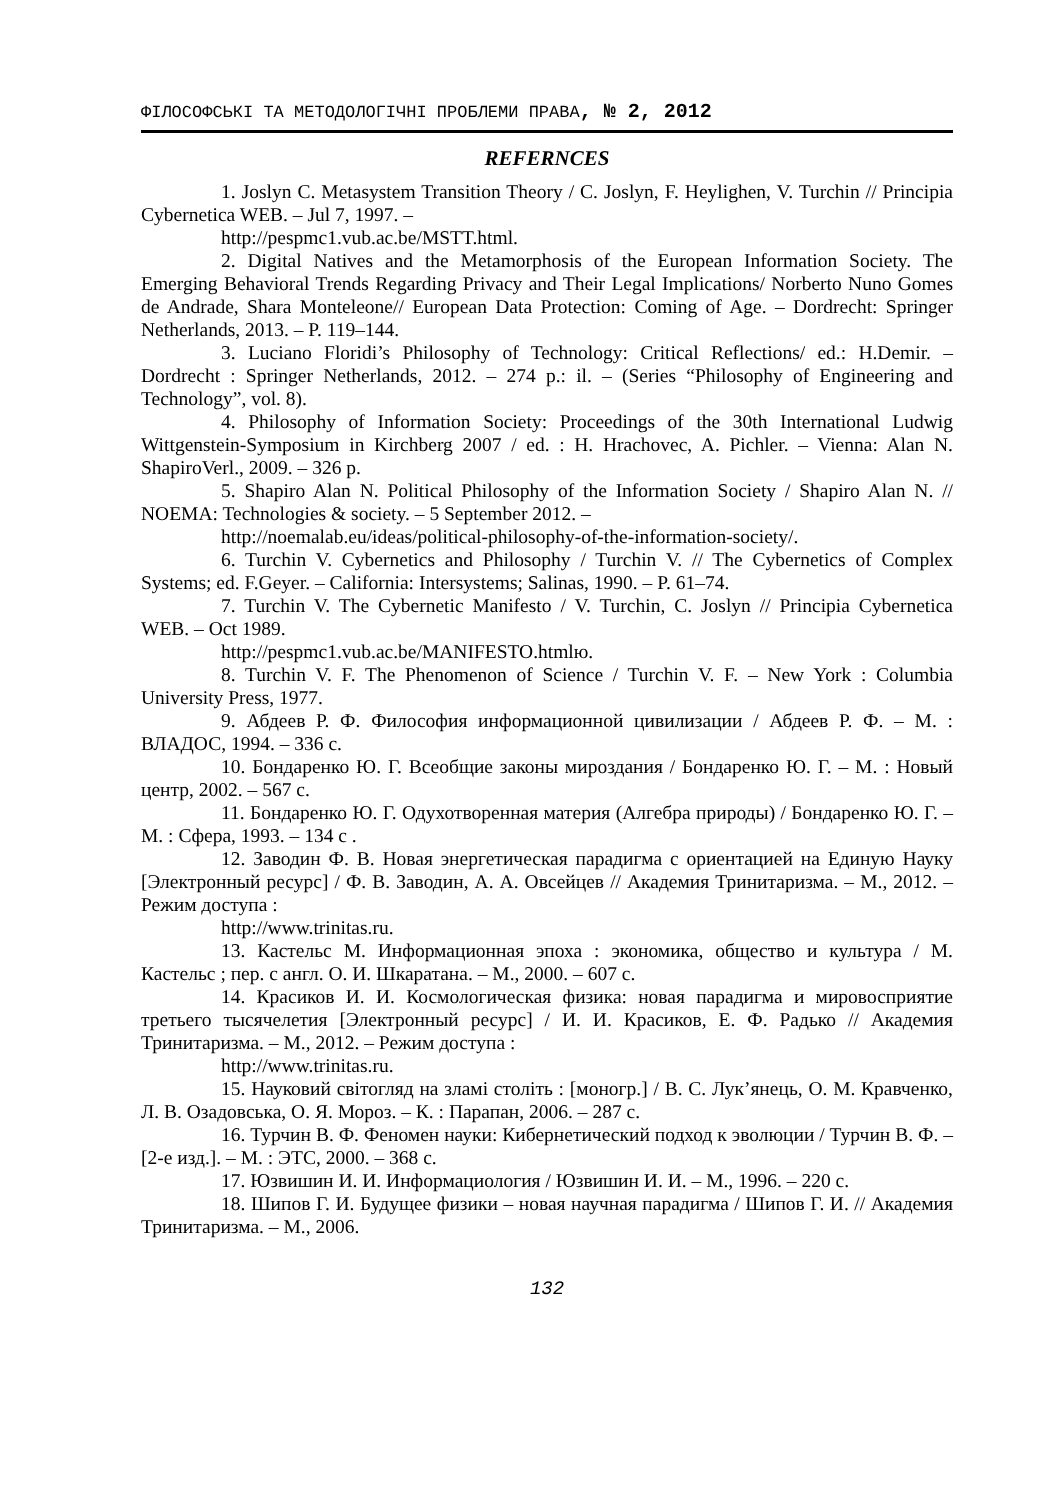ФІЛОСОФСЬКІ ТА МЕТОДОЛОГІЧНІ ПРОБЛЕМИ ПРАВА, № 2, 2012
REFERNCES
1. Joslyn C. Metasystem Transition Theory / C. Joslyn, F. Heylighen, V. Turchin // Principia Cybernetica WEB. – Jul 7, 1997. –
http://pespmc1.vub.ac.be/MSTT.html.
2. Digital Natives and the Metamorphosis of the European Information Society. The Emerging Behavioral Trends Regarding Privacy and Their Legal Implications/ Norberto Nuno Gomes de Andrade, Shara Monteleone// European Data Protection: Coming of Age. – Dordrecht: Springer Netherlands, 2013. – P. 119–144.
3. Luciano Floridi’s Philosophy of Technology: Critical Reflections/ ed.: H.Demir. – Dordrecht : Springer Netherlands, 2012. – 274 p.: il. – (Series “Philosophy of Engineering and Technology”, vol. 8).
4. Philosophy of Information Society: Proceedings of the 30th International Ludwig Wittgenstein-Symposium in Kirchberg 2007 / ed. : H. Hrachovec, A. Pichler. – Vienna: Alan N. ShapiroVerl., 2009. – 326 p.
5. Shapiro Alan N. Political Philosophy of the Information Society / Shapiro Alan N. // NOEMA: Technologies & society. – 5 September 2012. –
http://noemalab.eu/ideas/political-philosophy-of-the-information-society/.
6. Turchin V. Cybernetics and Philosophy / Turchin V. // The Cybernetics of Complex Systems; ed. F.Geyer. – California: Intersystems; Salinas, 1990. – P. 61–74.
7. Turchin V. The Cybernetic Manifesto / V. Turchin, C. Joslyn // Principia Cybernetica WEB. – Oct 1989.
http://pespmc1.vub.ac.be/MANIFESTO.htmlю.
8. Turchin V. F. The Phenomenon of Science / Turchin V. F. – New York : Columbia University Press, 1977.
9. Абдеев Р. Ф. Философия информационной цивилизации / Абдеев Р. Ф. – М. : ВЛАДОС, 1994. – 336 с.
10. Бондаренко Ю. Г. Всеобщие законы мироздания / Бондаренко Ю. Г. – М. : Новый центр, 2002. – 567 с.
11. Бондаренко Ю. Г. Одухотворенная материя (Алгебра природы) / Бондаренко Ю. Г. – М. : Сфера, 1993. – 134 с .
12. Заводин Ф. В. Новая энергетическая парадигма с ориентацией на Единую Науку [Электронный ресурс] / Ф. В. Заводин, А. А. Овсейцев // Академия Тринитаризма. – М., 2012. – Режим доступа :
http://www.trinitas.ru.
13. Кастельс М. Информационная эпоха : экономика, общество и культура / М. Кастельс ; пер. с англ. О. И. Шкаратана. – М., 2000. – 607 с.
14. Красиков И. И. Космологическая физика: новая парадигма и мировосприятие третьего тысячелетия [Электронный ресурс] / И. И. Красиков, Е. Ф. Радько // Академия Тринитаризма. – М., 2012. – Режим доступа :
http://www.trinitas.ru.
15. Науковий світогляд на зламі століть : [моногр.] / В. С. Лук’янець, О. М. Кравченко, Л. В. Озадовська, О. Я. Мороз. – К. : Парапан, 2006. – 287 с.
16. Турчин В. Ф. Феномен науки: Кибернетический подход к эволюции / Турчин В. Ф. – [2-е изд.]. – М. : ЭТС, 2000. – 368 с.
17. Юзвишин И. И. Информациология / Юзвишин И. И. – М., 1996. – 220 с.
18. Шипов Г. И. Будущее физики – новая научная парадигма / Шипов Г. И. // Академия Тринитаризма. – М., 2006.
132